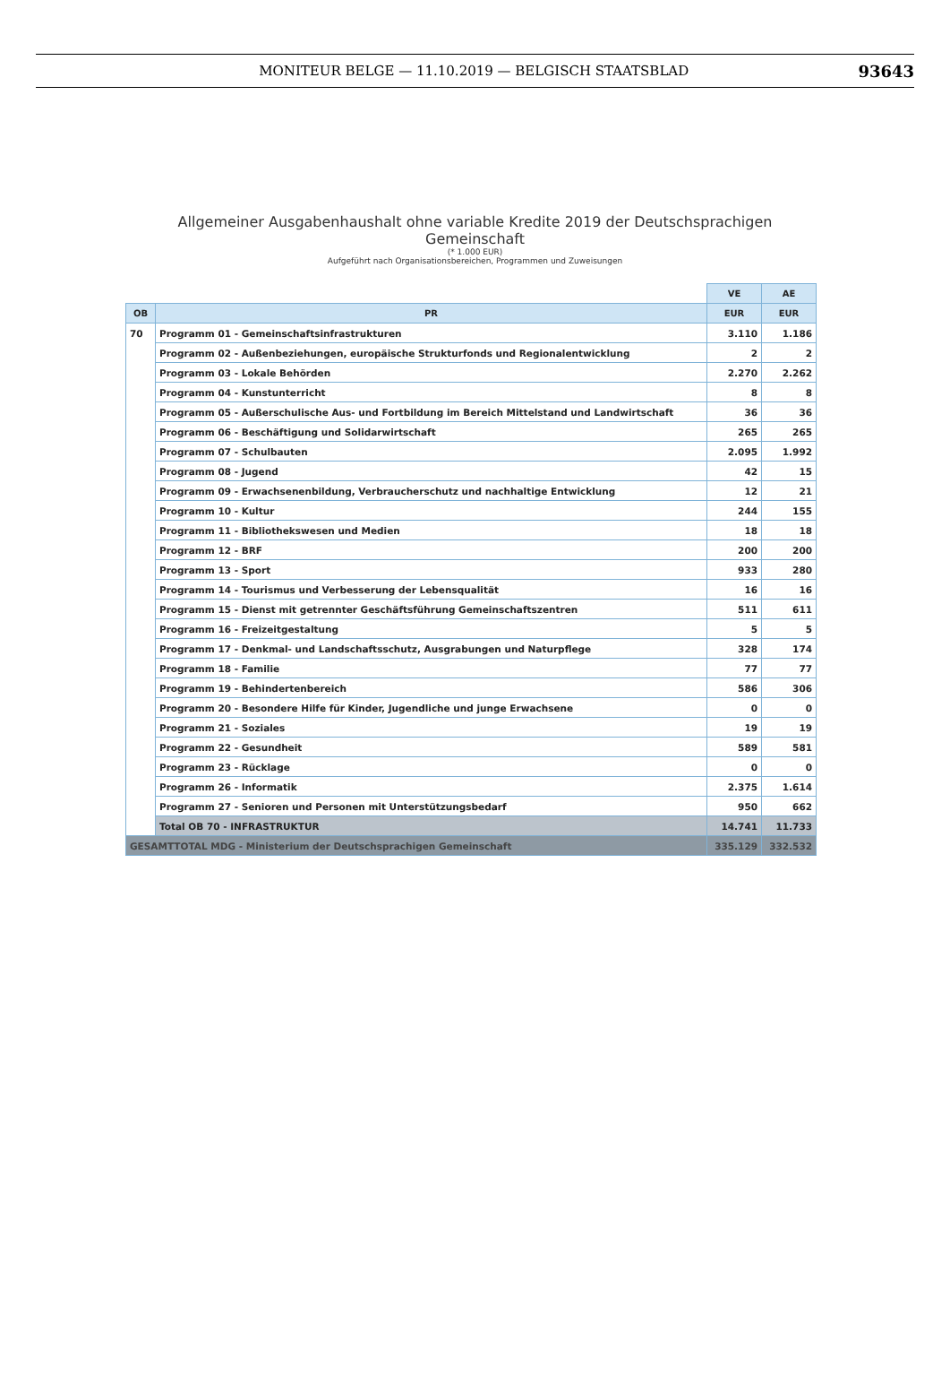MONITEUR BELGE — 11.10.2019 — BELGISCH STAATSBLAD
93643
Allgemeiner Ausgabenhaushalt ohne variable Kredite 2019 der Deutschsprachigen
Gemeinschaft
(* 1.000 EUR)
Aufgeführt nach Organisationsbereichen, Programmen und Zuweisungen
| | | VE | AE |
| OB | PR | EUR | EUR |
| 70 | Programm 01 - Gemeinschaftsinfrastrukturen | 3.110 | 1.186 |
| | Programm 02 - Außenbeziehungen, europäische Strukturfonds und Regionalentwicklung | 2 | 2 |
| | Programm 03 - Lokale Behörden | 2.270 | 2.262 |
| | Programm 04 - Kunstunterricht | 8 | 8 |
| | Programm 05 - Außerschulische Aus- und Fortbildung im Bereich Mittelstand und Landwirtschaft | 36 | 36 |
| | Programm 06 - Beschäftigung und Solidarwirtschaft | 265 | 265 |
| | Programm 07 - Schulbauten | 2.095 | 1.992 |
| | Programm 08 - Jugend | 42 | 15 |
| | Programm 09 - Erwachsenenbildung, Verbraucherschutz und nachhaltige Entwicklung | 12 | 21 |
| | Programm 10 - Kultur | 244 | 155 |
| | Programm 11 - Bibliothekswesen und Medien | 18 | 18 |
| | Programm 12 - BRF | 200 | 200 |
| | Programm 13 - Sport | 933 | 280 |
| | Programm 14 - Tourismus und Verbesserung der Lebensqualität | 16 | 16 |
| | Programm 15 - Dienst mit getrennter Geschäftsführung Gemeinschaftszentren | 511 | 611 |
| | Programm 16 - Freizeitgestaltung | 5 | 5 |
| | Programm 17 - Denkmal- und Landschaftsschutz, Ausgrabungen und Naturpflege | 328 | 174 |
| | Programm 18 - Familie | 77 | 77 |
| | Programm 19 - Behindertenbereich | 586 | 306 |
| | Programm 20 - Besondere Hilfe für Kinder, Jugendliche und junge Erwachsene | 0 | 0 |
| | Programm 21 - Soziales | 19 | 19 |
| | Programm 22 - Gesundheit | 589 | 581 |
| | Programm 23 - Rücklage | 0 | 0 |
| | Programm 26 - Informatik | 2.375 | 1.614 |
| | Programm 27 - Senioren und Personen mit Unterstützungsbedarf | 950 | 662 |
| | Total OB 70 - INFRASTRUKTUR | 14.741 | 11.733 |
| GESAMTTOTAL MDG - Ministerium der Deutschsprachigen Gemeinschaft | | 335.129 | 332.532 |